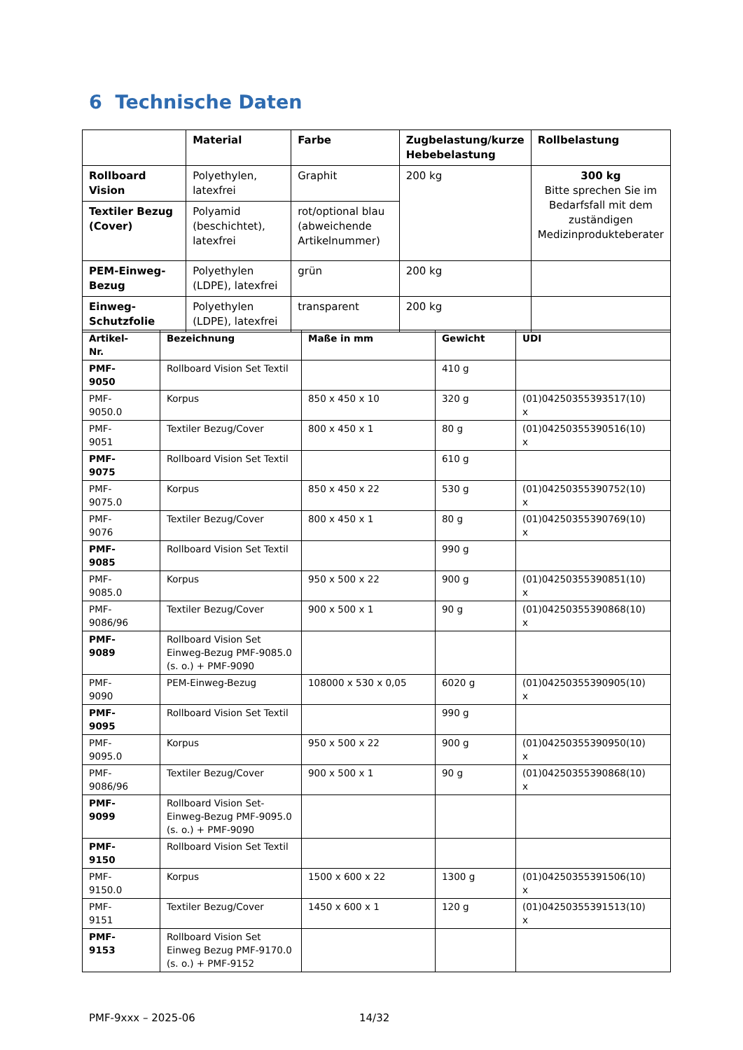6 Technische Daten
| | Material | Farbe | Zugbelastung/kurze Hebebelastung | Rollbelastung |
| --- | --- | --- | --- | --- |
| Rollboard Vision | Polyethylen, latexfrei | Graphit | 200 kg | 300 kg Bitte sprechen Sie im Bedarfsfall mit dem zuständigen Medizinprodukteberater |
| Textiler Bezug (Cover) | Polyamid (beschichtet), latexfrei | rot/optional blau (abweichende Artikelnummer) | | |
| PEM-Einweg-Bezug | Polyethylen (LDPE), latexfrei | grün | 200 kg | |
| Einweg-Schutzfolie | Polyethylen (LDPE), latexfrei | transparent | 200 kg | |
| Artikel- Nr. | Bezeichnung | Maße in mm | Gewicht | UDI |
| --- | --- | --- | --- | --- |
| PMF- 9050 | Rollboard Vision Set Textil | | 410 g | |
| PMF- 9050.0 | Korpus | 850 x 450 x 10 | 320 g | (01)04250355393517(10) x |
| PMF- 9051 | Textiler Bezug/Cover | 800 x 450 x 1 | 80 g | (01)04250355390516(10) x |
| PMF- 9075 | Rollboard Vision Set Textil | | 610 g | |
| PMF- 9075.0 | Korpus | 850 x 450 x 22 | 530 g | (01)04250355390752(10) x |
| PMF- 9076 | Textiler Bezug/Cover | 800 x 450 x 1 | 80 g | (01)04250355390769(10) x |
| PMF- 9085 | Rollboard Vision Set Textil | | 990 g | |
| PMF- 9085.0 | Korpus | 950 x 500 x 22 | 900 g | (01)04250355390851(10) x |
| PMF- 9086/96 | Textiler Bezug/Cover | 900 x 500 x 1 | 90 g | (01)04250355390868(10) x |
| PMF- 9089 | Rollboard Vision Set Einweg-Bezug PMF-9085.0 (s. o.) + PMF-9090 | | | |
| PMF- 9090 | PEM-Einweg-Bezug | 108000 x 530 x 0,05 | 6020 g | (01)04250355390905(10) x |
| PMF- 9095 | Rollboard Vision Set Textil | | 990 g | |
| PMF- 9095.0 | Korpus | 950 x 500 x 22 | 900 g | (01)04250355390950(10) x |
| PMF- 9086/96 | Textiler Bezug/Cover | 900 x 500 x 1 | 90 g | (01)04250355390868(10) x |
| PMF- 9099 | Rollboard Vision Set-Einweg-Bezug PMF-9095.0 (s. o.) + PMF-9090 | | | |
| PMF- 9150 | Rollboard Vision Set Textil | | | |
| PMF- 9150.0 | Korpus | 1500 x 600 x 22 | 1300 g | (01)04250355391506(10) x |
| PMF- 9151 | Textiler Bezug/Cover | 1450 x 600 x 1 | 120 g | (01)04250355391513(10) x |
| PMF- 9153 | Rollboard Vision Set Einweg Bezug PMF-9170.0 (s. o.) + PMF-9152 | | | |
PMF-9xxx – 2025-06 14/32